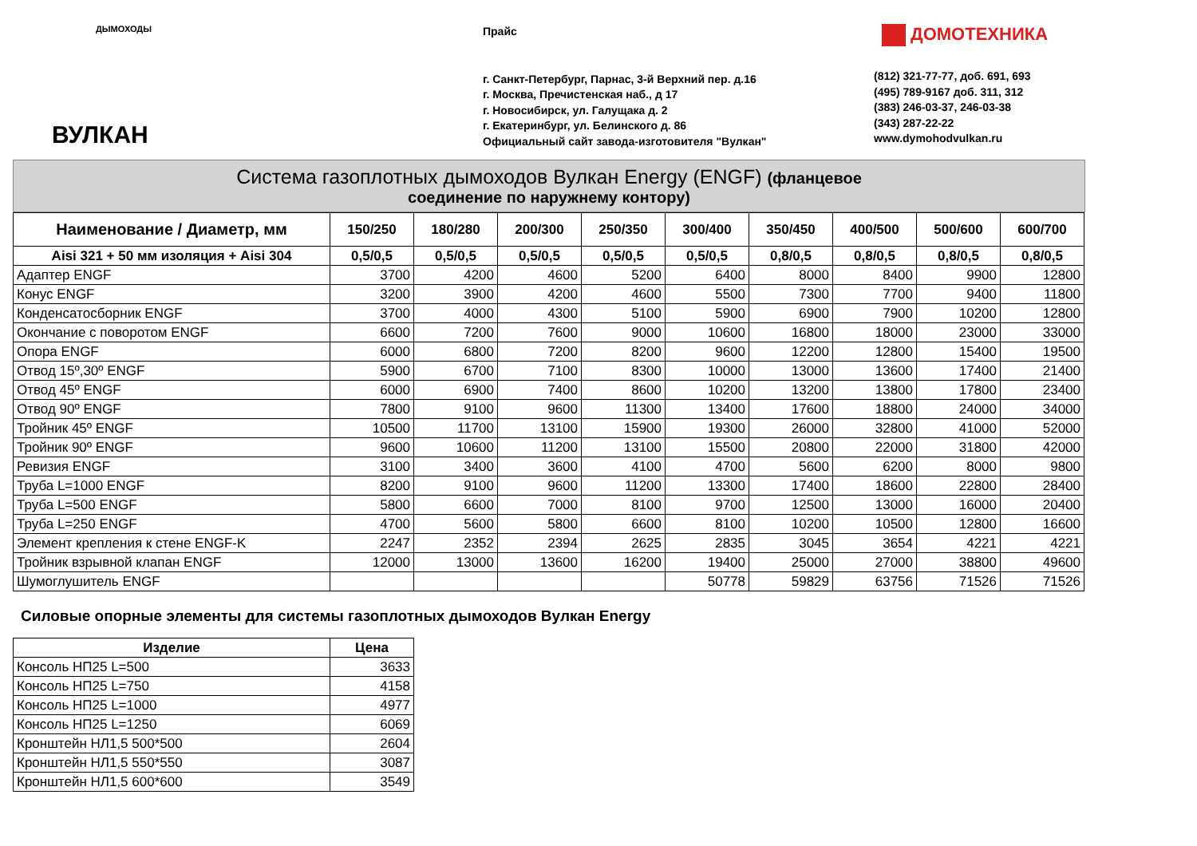ДЫМОХОДЫ
ВУЛКАН
Прайс
г. Санкт-Петербург, Парнас, 3-й Верхний пер. д.16
г. Москва, Пречистенская наб., д 17
г. Новосибирск, ул. Галущака д. 2
г. Екатеринбург, ул. Белинского д. 86
Официальный сайт завода-изготовителя "Вулкан"
ДОМОТЕХНИКА
(812) 321-77-77, доб. 691, 693
(495) 789-9167 доб. 311, 312
(383) 246-03-37, 246-03-38
(343) 287-22-22
www.dymohodvulkan.ru
Система газоплотных дымоходов Вулкан Energy (ENGF) (фланцевое
соединение по наружнему контору)
| Наименование / Диаметр, мм | 150/250 | 180/280 | 200/300 | 250/350 | 300/400 | 350/450 | 400/500 | 500/600 | 600/700 |
| --- | --- | --- | --- | --- | --- | --- | --- | --- | --- |
| Aisi 321 + 50 мм изоляция + Aisi 304 | 0,5/0,5 | 0,5/0,5 | 0,5/0,5 | 0,5/0,5 | 0,5/0,5 | 0,8/0,5 | 0,8/0,5 | 0,8/0,5 | 0,8/0,5 |
| Адаптер ENGF | 3700 | 4200 | 4600 | 5200 | 6400 | 8000 | 8400 | 9900 | 12800 |
| Конус ENGF | 3200 | 3900 | 4200 | 4600 | 5500 | 7300 | 7700 | 9400 | 11800 |
| Конденсатосборник ENGF | 3700 | 4000 | 4300 | 5100 | 5900 | 6900 | 7900 | 10200 | 12800 |
| Окончание с поворотом ENGF | 6600 | 7200 | 7600 | 9000 | 10600 | 16800 | 18000 | 23000 | 33000 |
| Опора ENGF | 6000 | 6800 | 7200 | 8200 | 9600 | 12200 | 12800 | 15400 | 19500 |
| Отвод 15º,30º ENGF | 5900 | 6700 | 7100 | 8300 | 10000 | 13000 | 13600 | 17400 | 21400 |
| Отвод 45º ENGF | 6000 | 6900 | 7400 | 8600 | 10200 | 13200 | 13800 | 17800 | 23400 |
| Отвод 90º ENGF | 7800 | 9100 | 9600 | 11300 | 13400 | 17600 | 18800 | 24000 | 34000 |
| Тройник 45º ENGF | 10500 | 11700 | 13100 | 15900 | 19300 | 26000 | 32800 | 41000 | 52000 |
| Тройник 90º ENGF | 9600 | 10600 | 11200 | 13100 | 15500 | 20800 | 22000 | 31800 | 42000 |
| Ревизия ENGF | 3100 | 3400 | 3600 | 4100 | 4700 | 5600 | 6200 | 8000 | 9800 |
| Труба L=1000 ENGF | 8200 | 9100 | 9600 | 11200 | 13300 | 17400 | 18600 | 22800 | 28400 |
| Труба L=500 ENGF | 5800 | 6600 | 7000 | 8100 | 9700 | 12500 | 13000 | 16000 | 20400 |
| Труба L=250 ENGF | 4700 | 5600 | 5800 | 6600 | 8100 | 10200 | 10500 | 12800 | 16600 |
| Элемент крепления к стене ENGF-K | 2247 | 2352 | 2394 | 2625 | 2835 | 3045 | 3654 | 4221 | 4221 |
| Тройник взрывной клапан ENGF | 12000 | 13000 | 13600 | 16200 | 19400 | 25000 | 27000 | 38800 | 49600 |
| Шумоглушитель ENGF | | | | | 50778 | 59829 | 63756 | 71526 | 71526 |
Силовые опорные элементы для системы газоплотных дымоходов Вулкан Energy
| Изделие | Цена |
| --- | --- |
| Консоль НП25 L=500 | 3633 |
| Консоль НП25 L=750 | 4158 |
| Консоль НП25 L=1000 | 4977 |
| Консоль НП25 L=1250 | 6069 |
| Кронштейн НЛ1,5 500*500 | 2604 |
| Кронштейн НЛ1,5 550*550 | 3087 |
| Кронштейн НЛ1,5 600*600 | 3549 |